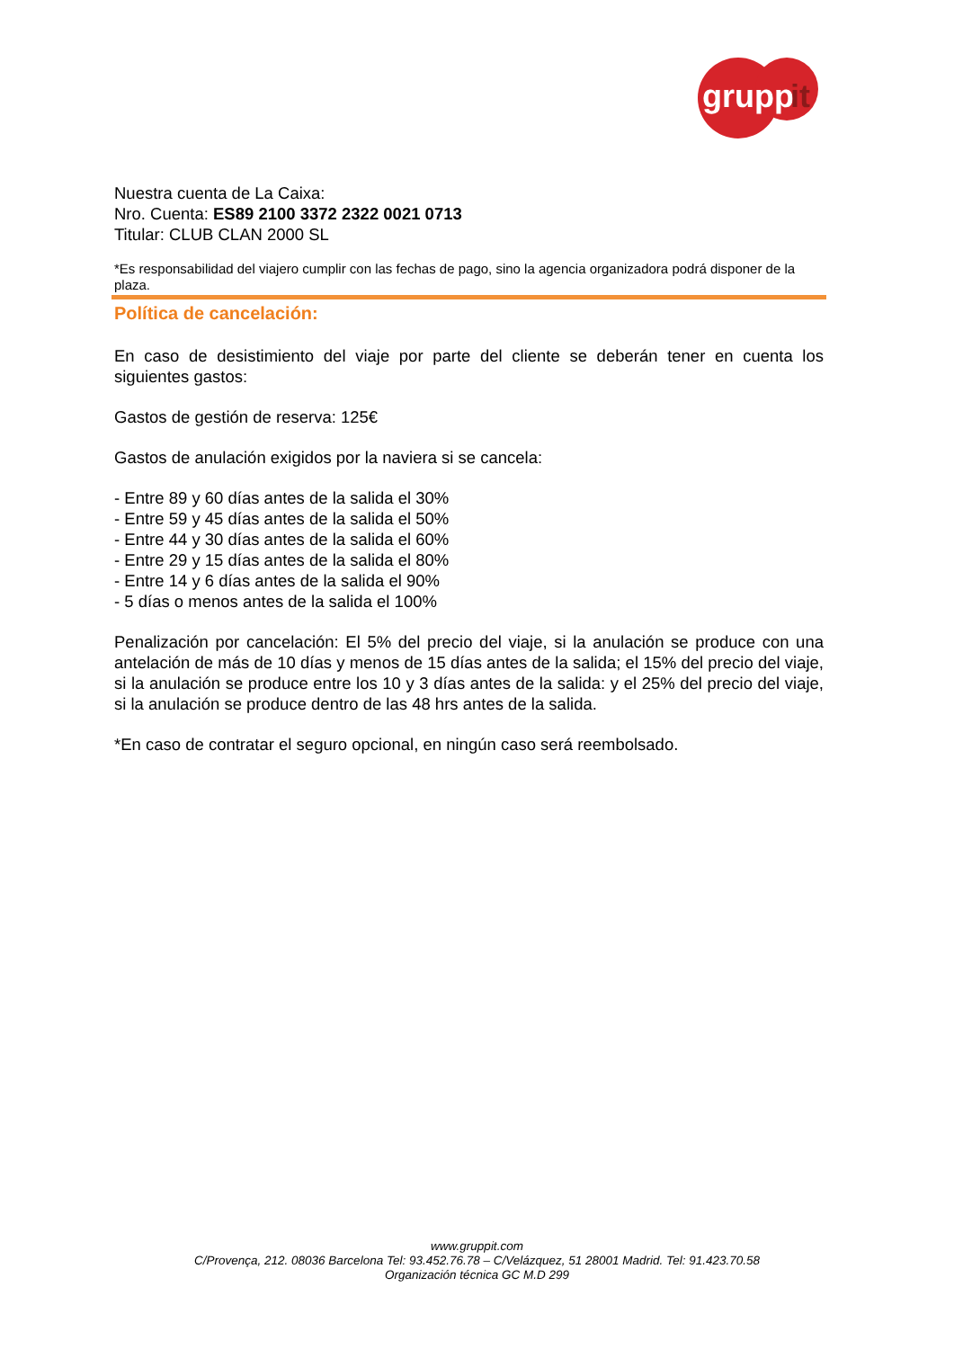grupp
it
Nuestra cuenta de La Caixa:
Nro. Cuenta: ES89 2100 3372 2322 0021 0713
Titular: CLUB CLAN 2000 SL
*Es responsabilidad del viajero cumplir con las fechas de pago, sino la agencia organizadora podrá disponer de la plaza.
Política de cancelación:
En caso de desistimiento del viaje por parte del cliente se deberán tener en cuenta los siguientes gastos:
Gastos de gestión de reserva: 125€
Gastos de anulación exigidos por la naviera si se cancela:
- Entre 89 y 60 días antes de la salida el 30%
- Entre 59 y 45 días antes de la salida el 50%
- Entre 44 y 30 días antes de la salida el 60%
- Entre 29 y 15 días antes de la salida el 80%
- Entre 14 y 6 días antes de la salida el 90%
- 5 días o menos antes de la salida el 100%
Penalización por cancelación: El 5% del precio del viaje, si la anulación se produce con una antelación de más de 10 días y menos de 15 días antes de la salida; el 15% del precio del viaje, si la anulación se produce entre los 10 y 3 días antes de la salida: y el 25% del precio del viaje, si la anulación se produce dentro de las 48 hrs antes de la salida.
*En caso de contratar el seguro opcional, en ningún caso será reembolsado.
www.gruppit.com
C/Provença, 212. 08036 Barcelona Tel: 93.452.76.78 – C/Velázquez, 51 28001 Madrid. Tel: 91.423.70.58
Organización técnica GC M.D 299